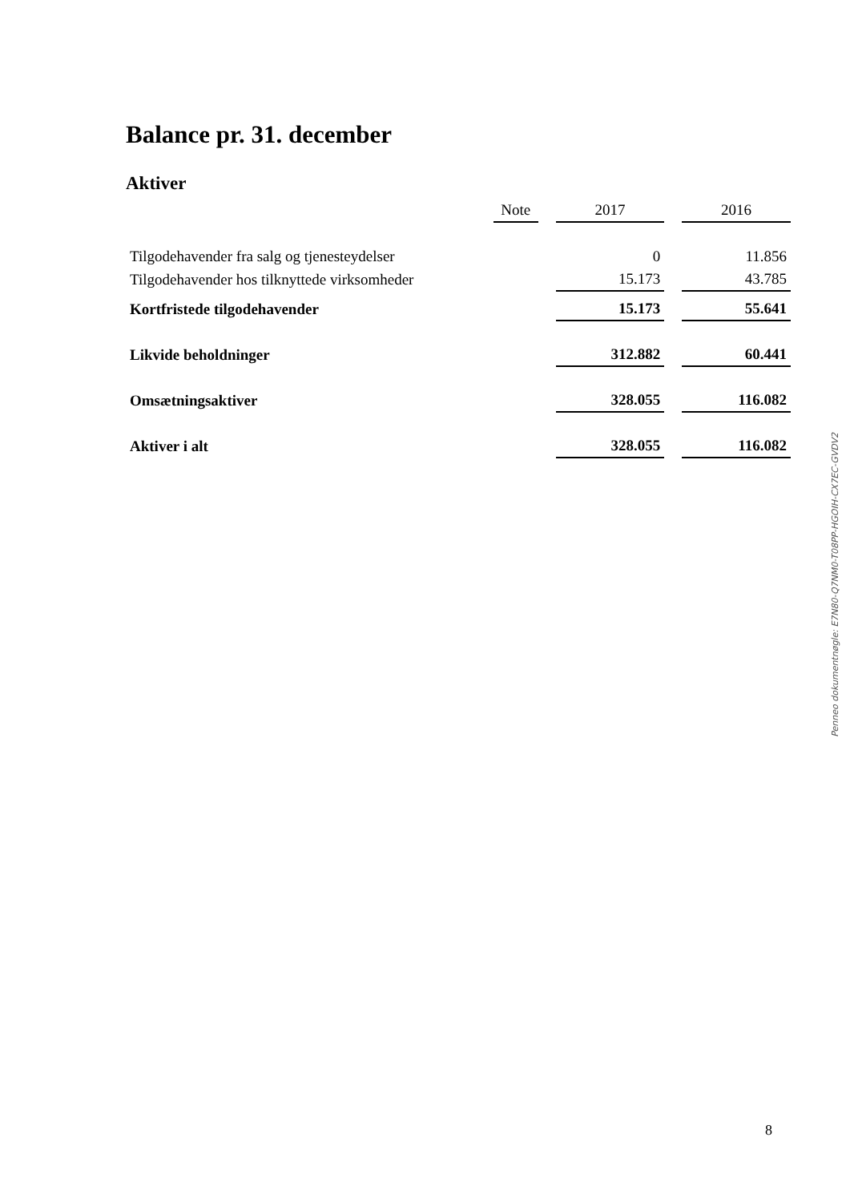Balance pr. 31. december
Aktiver
| | Note | | 2017 | | 2016 |
| --- | --- | --- | --- | --- | --- |
| Tilgodehavender fra salg og tjenesteydelser | | | 0 | | 11.856 |
| Tilgodehavender hos tilknyttede virksomheder | | | 15.173 | | 43.785 |
| Kortfristede tilgodehavender | | | 15.173 | | 55.641 |
| Likvide beholdninger | | | 312.882 | | 60.441 |
| Omsætningsaktiver | | | 328.055 | | 116.082 |
| Aktiver i alt | | | 328.055 | | 116.082 |
Penneo dokumentnøgle: E7N80-Q7NM0-T08PP-HGOIH-CX7EC-GVDV2
8